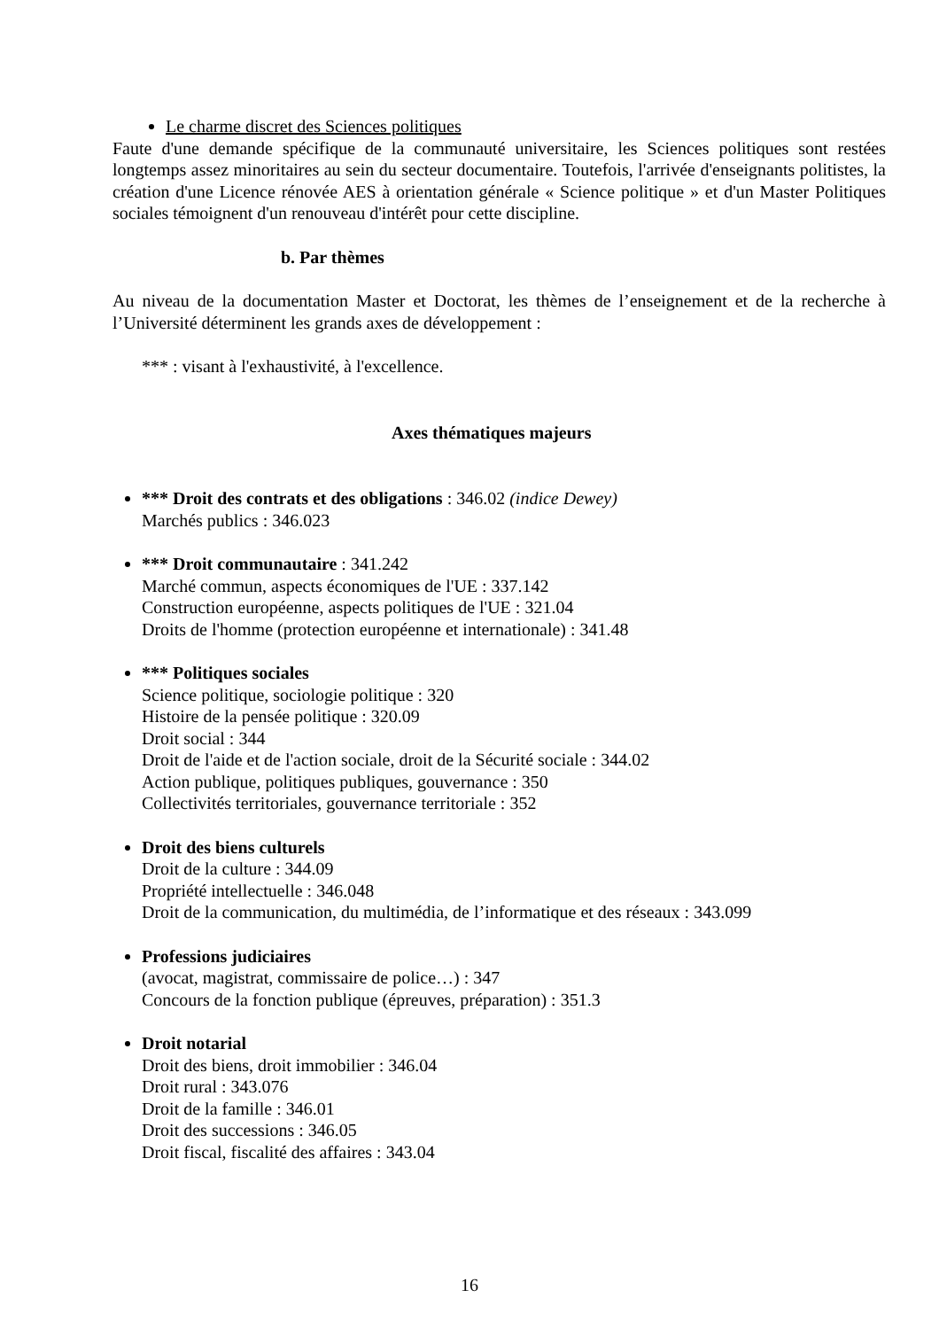Le charme discret des Sciences politiques
Faute d'une demande spécifique de la communauté universitaire, les Sciences politiques sont restées longtemps assez minoritaires au sein du secteur documentaire. Toutefois, l'arrivée d'enseignants politistes, la création d'une Licence rénovée AES à orientation générale « Science politique » et d'un Master Politiques sociales témoignent d'un renouveau d'intérêt pour cette discipline.
b. Par thèmes
Au niveau de la documentation Master et Doctorat, les thèmes de l’enseignement et de la recherche à l’Université déterminent les grands axes de développement :
*** : visant à l'exhaustivité, à l'excellence.
Axes thématiques majeurs
*** Droit des contrats et des obligations : 346.02 (indice Dewey)
Marchés publics : 346.023
*** Droit communautaire : 341.242
Marché commun, aspects économiques de l'UE : 337.142
Construction européenne, aspects politiques de l'UE : 321.04
Droits de l'homme (protection européenne et internationale) : 341.48
*** Politiques sociales
Science politique, sociologie politique : 320
Histoire de la pensée politique : 320.09
Droit social : 344
Droit de l'aide et de l'action sociale, droit de la Sécurité sociale : 344.02
Action publique, politiques publiques, gouvernance : 350
Collectivités territoriales, gouvernance territoriale : 352
Droit des biens culturels
Droit de la culture : 344.09
Propriété intellectuelle : 346.048
Droit de la communication, du multimédia, de l’informatique et des réseaux : 343.099
Professions judiciaires
(avocat, magistrat, commissaire de police…) : 347
Concours de la fonction publique (épreuves, préparation) : 351.3
Droit notarial
Droit des biens, droit immobilier : 346.04
Droit rural : 343.076
Droit de la famille : 346.01
Droit des successions : 346.05
Droit fiscal, fiscalité des affaires : 343.04
16